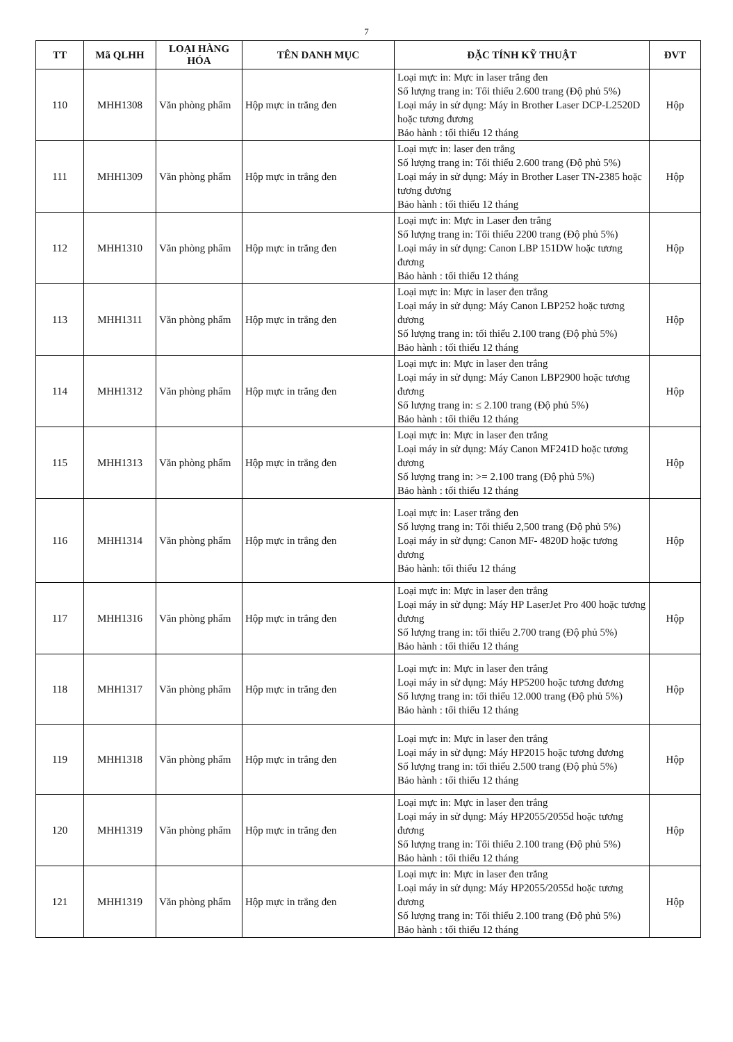7
| TT | Mã QLHH | LOẠI HÀNG HÓA | TÊN DANH MỤC | ĐẶC TÍNH KỸ THUẬT | ĐVT |
| --- | --- | --- | --- | --- | --- |
| 110 | MHH1308 | Văn phòng phẩm | Hộp mực in trắng đen | Loại mực in: Mực in laser trắng đen Số lượng trang in: Tối thiểu 2.600 trang (Độ phủ 5%) Loại máy in sử dụng: Máy in Brother Laser DCP-L2520D hoặc tương đương Bảo hành : tối thiểu 12 tháng | Hộp |
| 111 | MHH1309 | Văn phòng phẩm | Hộp mực in trắng đen | Loại mực in: laser đen trắng Số lượng trang in: Tối thiểu 2.600 trang (Độ phủ 5%) Loại máy in sử dụng: Máy in Brother Laser TN-2385 hoặc tương đương Bảo hành : tối thiểu 12 tháng | Hộp |
| 112 | MHH1310 | Văn phòng phẩm | Hộp mực in trắng đen | Loại mực in: Mực in Laser đen trắng Số lượng trang in: Tối thiểu 2200 trang (Độ phủ 5%) Loại máy in sử dụng: Canon LBP 151DW hoặc tương đương Bảo hành : tối thiểu 12 tháng | Hộp |
| 113 | MHH1311 | Văn phòng phẩm | Hộp mực in trắng đen | Loại mực in: Mực in laser đen trắng Loại máy in sử dụng: Máy Canon LBP252 hoặc tương đương Số lượng trang in: tối thiểu 2.100 trang (Độ phủ 5%) Bảo hành : tối thiểu 12 tháng | Hộp |
| 114 | MHH1312 | Văn phòng phẩm | Hộp mực in trắng đen | Loại mực in: Mực in laser đen trắng Loại máy in sử dụng: Máy Canon LBP2900 hoặc tương đương Số lượng trang in: ≤ 2.100 trang (Độ phủ 5%) Bảo hành : tối thiểu 12 tháng | Hộp |
| 115 | MHH1313 | Văn phòng phẩm | Hộp mực in trắng đen | Loại mực in: Mực in laser đen trắng Loại máy in sử dụng: Máy Canon MF241D hoặc tương đương Số lượng trang in: >= 2.100 trang (Độ phủ 5%) Bảo hành : tối thiểu 12 tháng | Hộp |
| 116 | MHH1314 | Văn phòng phẩm | Hộp mực in trắng đen | Loại mực in: Laser trắng đen Số lượng trang in: Tối thiểu 2,500 trang (Độ phủ 5%) Loại máy in sử dụng: Canon MF- 4820D hoặc tương đương Bảo hành: tối thiểu 12 tháng | Hộp |
| 117 | MHH1316 | Văn phòng phẩm | Hộp mực in trắng đen | Loại mực in: Mực in laser đen trắng Loại máy in sử dụng: Máy HP LaserJet Pro 400 hoặc tương đương Số lượng trang in: tối thiểu 2.700 trang (Độ phủ 5%) Bảo hành : tối thiểu 12 tháng | Hộp |
| 118 | MHH1317 | Văn phòng phẩm | Hộp mực in trắng đen | Loại mực in: Mực in laser đen trắng Loại máy in sử dụng: Máy HP5200 hoặc tương đương Số lượng trang in: tối thiểu 12.000 trang (Độ phủ 5%) Bảo hành : tối thiểu 12 tháng | Hộp |
| 119 | MHH1318 | Văn phòng phẩm | Hộp mực in trắng đen | Loại mực in: Mực in laser đen trắng Loại máy in sử dụng: Máy HP2015 hoặc tương đương Số lượng trang in: tối thiểu 2.500 trang (Độ phủ 5%) Bảo hành : tối thiểu 12 tháng | Hộp |
| 120 | MHH1319 | Văn phòng phẩm | Hộp mực in trắng đen | Loại mực in: Mực in laser đen trắng Loại máy in sử dụng: Máy HP2055/2055d hoặc tương đương Số lượng trang in: Tối thiểu 2.100 trang (Độ phủ 5%) Bảo hành : tối thiểu 12 tháng | Hộp |
| 121 | MHH1319 | Văn phòng phẩm | Hộp mực in trắng đen | Loại mực in: Mực in laser đen trắng Loại máy in sử dụng: Máy HP2055/2055d hoặc tương đương Số lượng trang in: Tối thiểu 2.100 trang (Độ phủ 5%) Bảo hành : tối thiểu 12 tháng | Hộp |